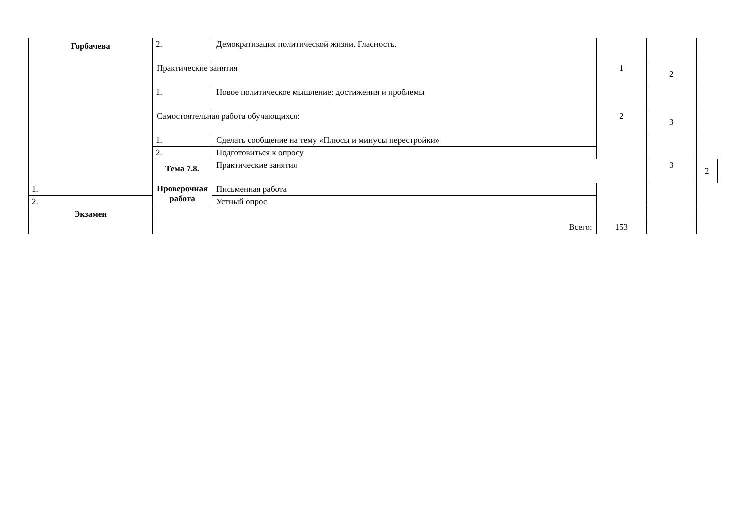| Горбачева | 2. | Демократизация политической жизни. Гласность. | | | |
| | Практические занятия | | 1 | 2 | |
| | 1. | Новое политическое мышление: достижения и проблемы | | | |
| | Самостоятельная работа обучающихся: | | 2 | 3 | |
| | 1. | Сделать сообщение на тему «Плюсы и минусы перестройки» | | | |
| | 2. | Подготовиться к опросу | | | |
| | Тема 7.8. Проверочная работа | Практические занятия | | 3 | 2 |
| 1. | | Письменная работа | | | |
| 2. | | Устный опрос | | | |
| Экзамен | | | | | |
| | Всего: | | 153 | | |